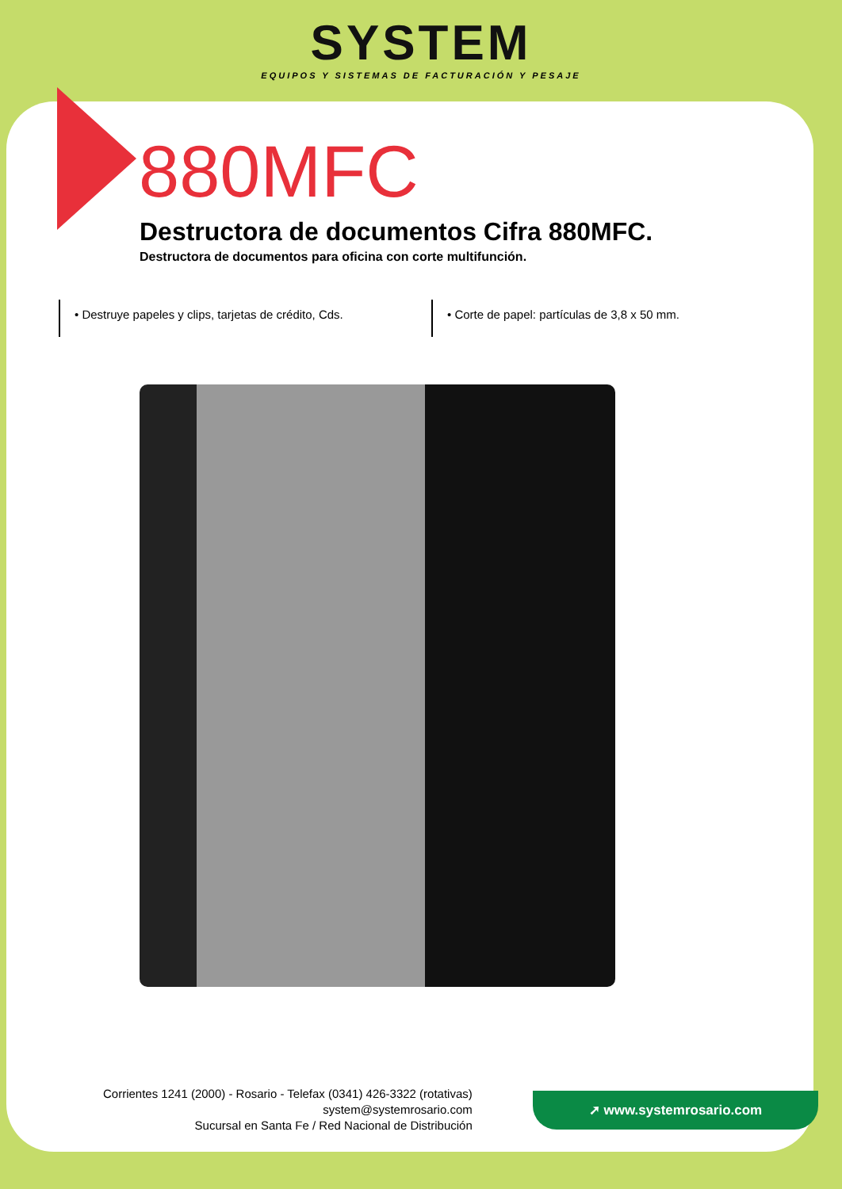SYSTEM
EQUIPOS Y SISTEMAS DE FACTURACIÓN Y PESAJE
880MFC
Destructora de documentos Cifra 880MFC.
Destructora de documentos para oficina con corte multifunción.
• Destruye papeles y clips, tarjetas de crédito, Cds.
• Corte de papel: partículas de 3,8 x 50 mm.
Corrientes 1241 (2000) - Rosario - Telefax (0341) 426-3322 (rotativas)
system@systemrosario.com
Sucursal en Santa Fe / Red Nacional de Distribución
➚ www.systemrosario.com